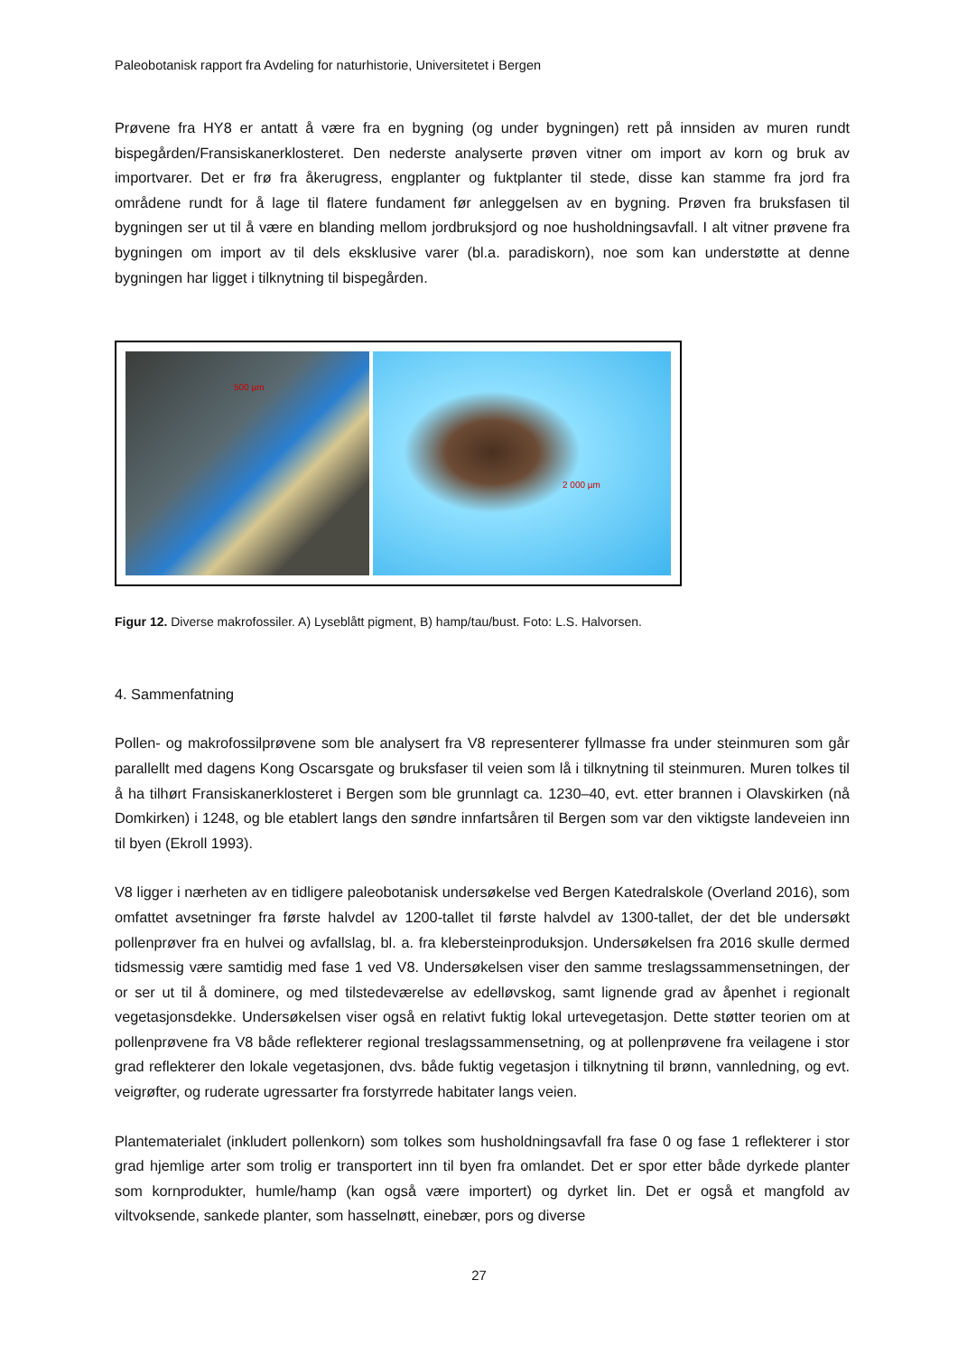Paleobotanisk rapport fra Avdeling for naturhistorie, Universitetet i Bergen
Prøvene fra HY8 er antatt å være fra en bygning (og under bygningen) rett på innsiden av muren rundt bispegården/Fransiskanerklosteret. Den nederste analyserte prøven vitner om import av korn og bruk av importvarer. Det er frø fra åkerugress, engplanter og fuktplanter til stede, disse kan stamme fra jord fra områdene rundt for å lage til flatere fundament før anleggelsen av en bygning. Prøven fra bruksfasen til bygningen ser ut til å være en blanding mellom jordbruksjord og noe husholdningsavfall. I alt vitner prøvene fra bygningen om import av til dels eksklusive varer (bl.a. paradiskorn), noe som kan understøtte at denne bygningen har ligget i tilknytning til bispegården.
500 µm
2 000 µm
Figur 12. Diverse makrofossiler. A) Lyseblått pigment, B) hamp/tau/bust. Foto: L.S. Halvorsen.
4. Sammenfatning
Pollen- og makrofossilprøvene som ble analysert fra V8 representerer fyllmasse fra under steinmuren som går parallellt med dagens Kong Oscarsgate og bruksfaser til veien som lå i tilknytning til steinmuren. Muren tolkes til å ha tilhørt Fransiskanerklosteret i Bergen som ble grunnlagt ca. 1230–40, evt. etter brannen i Olavskirken (nå Domkirken) i 1248, og ble etablert langs den søndre innfartsåren til Bergen som var den viktigste landeveien inn til byen (Ekroll 1993).
V8 ligger i nærheten av en tidligere paleobotanisk undersøkelse ved Bergen Katedralskole (Overland 2016), som omfattet avsetninger fra første halvdel av 1200-tallet til første halvdel av 1300-tallet, der det ble undersøkt pollenprøver fra en hulvei og avfallslag, bl. a. fra klebersteinproduksjon. Undersøkelsen fra 2016 skulle dermed tidsmessig være samtidig med fase 1 ved V8. Undersøkelsen viser den samme treslagssammensetningen, der or ser ut til å dominere, og med tilstedeværelse av edelløvskog, samt lignende grad av åpenhet i regionalt vegetasjonsdekke. Undersøkelsen viser også en relativt fuktig lokal urtevegetasjon. Dette støtter teorien om at pollenprøvene fra V8 både reflekterer regional treslagssammensetning, og at pollenprøvene fra veilagene i stor grad reflekterer den lokale vegetasjonen, dvs. både fuktig vegetasjon i tilknytning til brønn, vannledning, og evt. veigrøfter, og ruderate ugressarter fra forstyrrede habitater langs veien.
Plantematerialet (inkludert pollenkorn) som tolkes som husholdningsavfall fra fase 0 og fase 1 reflekterer i stor grad hjemlige arter som trolig er transportert inn til byen fra omlandet. Det er spor etter både dyrkede planter som kornprodukter, humle/hamp (kan også være importert) og dyrket lin. Det er også et mangfold av viltvoksende, sankede planter, som hasselnøtt, einebær, pors og diverse
27